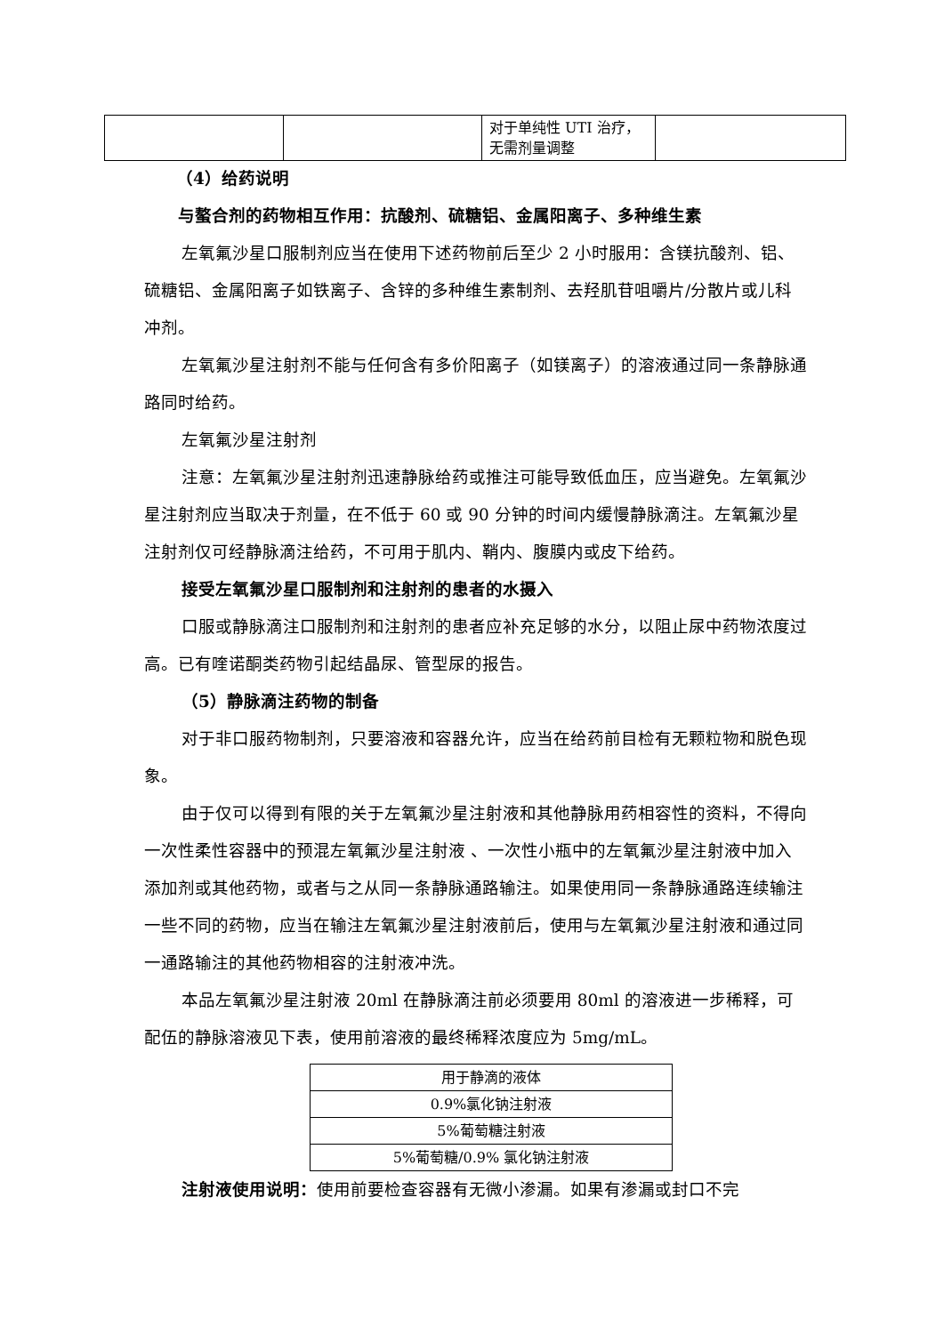| | | 对于单纯性 UTI 治疗，无需剂量调整 | |
（4）给药说明
与螯合剂的药物相互作用：抗酸剂、硫糖铝、金属阳离子、多种维生素
左氧氟沙星口服制剂应当在使用下述药物前后至少 2 小时服用：含镁抗酸剂、铝、硫糖铝、金属阳离子如铁离子、含锌的多种维生素制剂、去羟肌苷咀嚼片/分散片或儿科冲剂。
左氧氟沙星注射剂不能与任何含有多价阳离子（如镁离子）的溶液通过同一条静脉通路同时给药。
左氧氟沙星注射剂
注意：左氧氟沙星注射剂迅速静脉给药或推注可能导致低血压，应当避免。左氧氟沙星注射剂应当取决于剂量，在不低于 60 或 90 分钟的时间内缓慢静脉滴注。左氧氟沙星注射剂仅可经静脉滴注给药，不可用于肌内、鞘内、腹膜内或皮下给药。
接受左氧氟沙星口服制剂和注射剂的患者的水摄入
口服或静脉滴注口服制剂和注射剂的患者应补充足够的水分，以阻止尿中药物浓度过高。已有喹诺酮类药物引起结晶尿、管型尿的报告。
（5）静脉滴注药物的制备
对于非口服药物制剂，只要溶液和容器允许，应当在给药前目检有无颗粒物和脱色现象。
由于仅可以得到有限的关于左氧氟沙星注射液和其他静脉用药相容性的资料，不得向一次性柔性容器中的预混左氧氟沙星注射液 、一次性小瓶中的左氧氟沙星注射液中加入添加剂或其他药物，或者与之从同一条静脉通路输注。如果使用同一条静脉通路连续输注一些不同的药物，应当在输注左氧氟沙星注射液前后，使用与左氧氟沙星注射液和通过同一通路输注的其他药物相容的注射液冲洗。
本品左氧氟沙星注射液 20ml 在静脉滴注前必须要用 80ml 的溶液进一步稀释，可配伍的静脉溶液见下表，使用前溶液的最终稀释浓度应为 5mg/mL。
| 用于静滴的液体 |
| 0.9%氯化钠注射液 |
| 5%葡萄糖注射液 |
| 5%葡萄糖/0.9% 氯化钠注射液 |
注射液使用说明：使用前要检查容器有无微小渗漏。如果有渗漏或封口不完